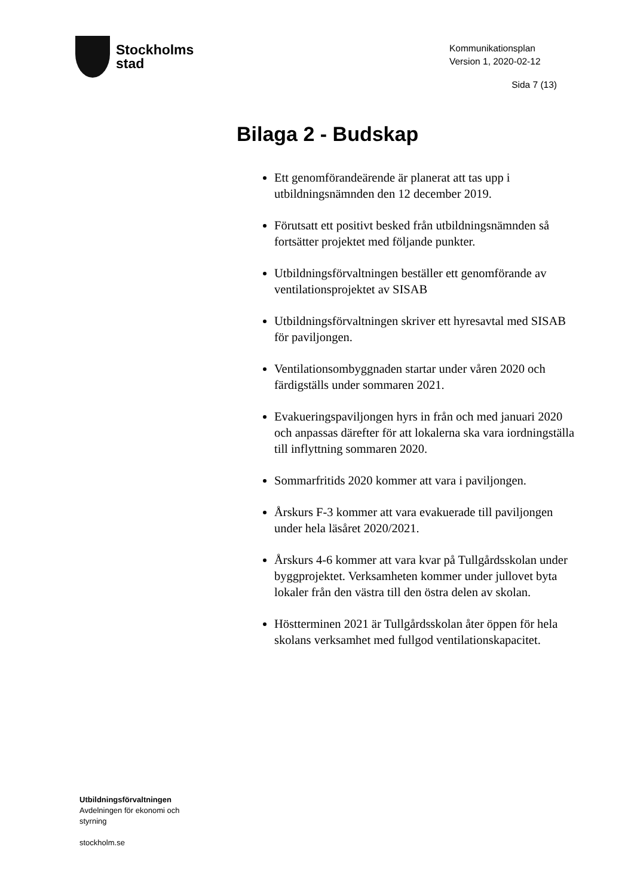Stockholms
stad
Kommunikationsplan
Version 1, 2020-02-12
Sida 7 (13)
Bilaga 2 - Budskap
Ett genomförandeärende är planerat att tas upp i utbildningsnämnden den 12 december 2019.
Förutsatt ett positivt besked från utbildningsnämnden så fortsätter projektet med följande punkter.
Utbildningsförvaltningen beställer ett genomförande av ventilationsprojektet av SISAB
Utbildningsförvaltningen skriver ett hyresavtal med SISAB för paviljongen.
Ventilationsombyggnaden startar under våren 2020 och färdigställs under sommaren 2021.
Evakueringspaviljongen hyrs in från och med januari 2020 och anpassas därefter för att lokalerna ska vara iordningställa till inflyttning sommaren 2020.
Sommarfritids 2020 kommer att vara i paviljongen.
Årskurs F-3 kommer att vara evakuerade till paviljongen under hela läsåret 2020/2021.
Årskurs 4-6 kommer att vara kvar på Tullgårdsskolan under byggprojektet. Verksamheten kommer under jullovet byta lokaler från den västra till den östra delen av skolan.
Höstterminen 2021 är Tullgårdsskolan åter öppen för hela skolans verksamhet med fullgod ventilationskapacitet.
Utbildningsförvaltningen
Avdelningen för ekonomi och
styrning
stockholm.se